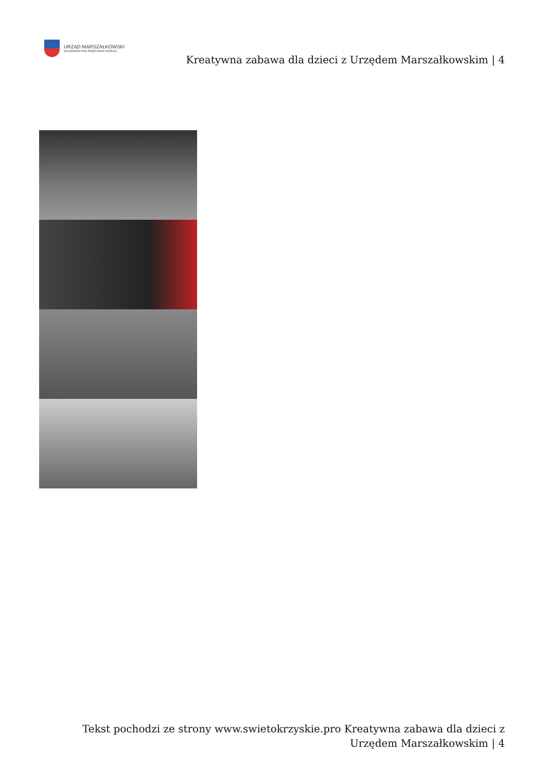URZĄD MARSZAŁKOWSKI
WOJEWÓDZTWA ŚWIĘTOKRZYSKIEGO
Kreatywna zabawa dla dzieci z Urzędem Marszałkowskim | 4
Tekst pochodzi ze strony www.swietokrzyskie.pro Kreatywna zabawa dla dzieci z Urzędem Marszałkowskim | 4